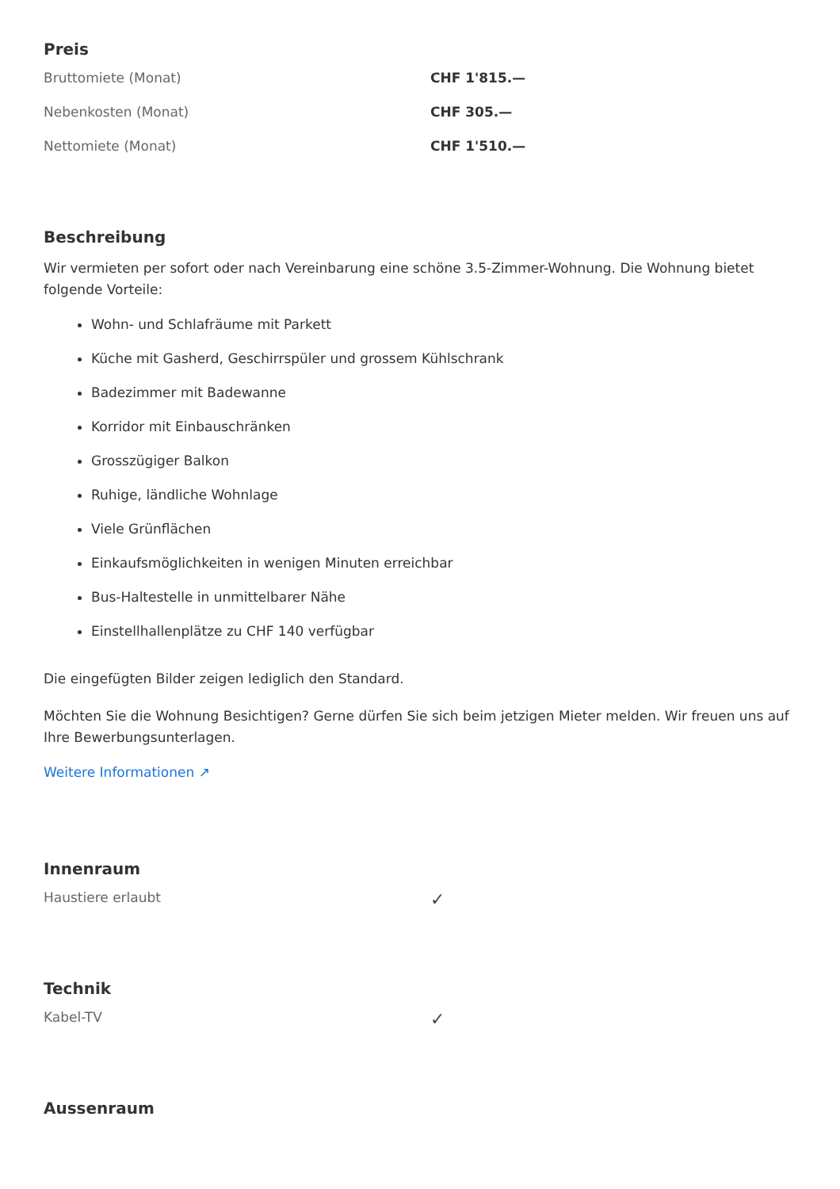Preis
| Bruttomiete (Monat) | CHF 1'815.— |
| Nebenkosten (Monat) | CHF 305.— |
| Nettomiete (Monat) | CHF 1'510.— |
Beschreibung
Wir vermieten per sofort oder nach Vereinbarung eine schöne 3.5-Zimmer-Wohnung. Die Wohnung bietet folgende Vorteile:
Wohn- und Schlafräume mit Parkett
Küche mit Gasherd, Geschirrspüler und grossem Kühlschrank
Badezimmer mit Badewanne
Korridor mit Einbauschränken
Grosszügiger Balkon
Ruhige, ländliche Wohnlage
Viele Grünflächen
Einkaufsmöglichkeiten in wenigen Minuten erreichbar
Bus-Haltestelle in unmittelbarer Nähe
Einstellhallenplätze zu CHF 140 verfügbar
Die eingefügten Bilder zeigen lediglich den Standard.
Möchten Sie die Wohnung Besichtigen? Gerne dürfen Sie sich beim jetzigen Mieter melden. Wir freuen uns auf Ihre Bewerbungsunterlagen.
Weitere Informationen ↗
Innenraum
| Haustiere erlaubt | ✓ |
Technik
| Kabel-TV | ✓ |
Aussenraum